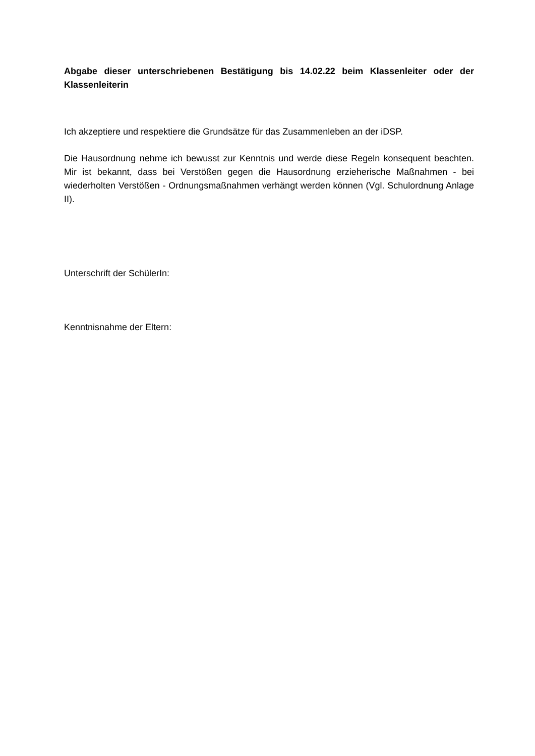Abgabe dieser unterschriebenen Bestätigung bis 14.02.22 beim Klassenleiter oder der Klassenleiterin
Ich akzeptiere und respektiere die Grundsätze für das Zusammenleben an der iDSP.
Die Hausordnung nehme ich bewusst zur Kenntnis und werde diese Regeln konsequent beachten. Mir ist bekannt, dass bei Verstößen gegen die Hausordnung erzieherische Maßnahmen - bei wiederholten Verstößen - Ordnungsmaßnahmen verhängt werden können (Vgl. Schulordnung Anlage II).
Unterschrift der SchülerIn:
Kenntnisnahme der Eltern: